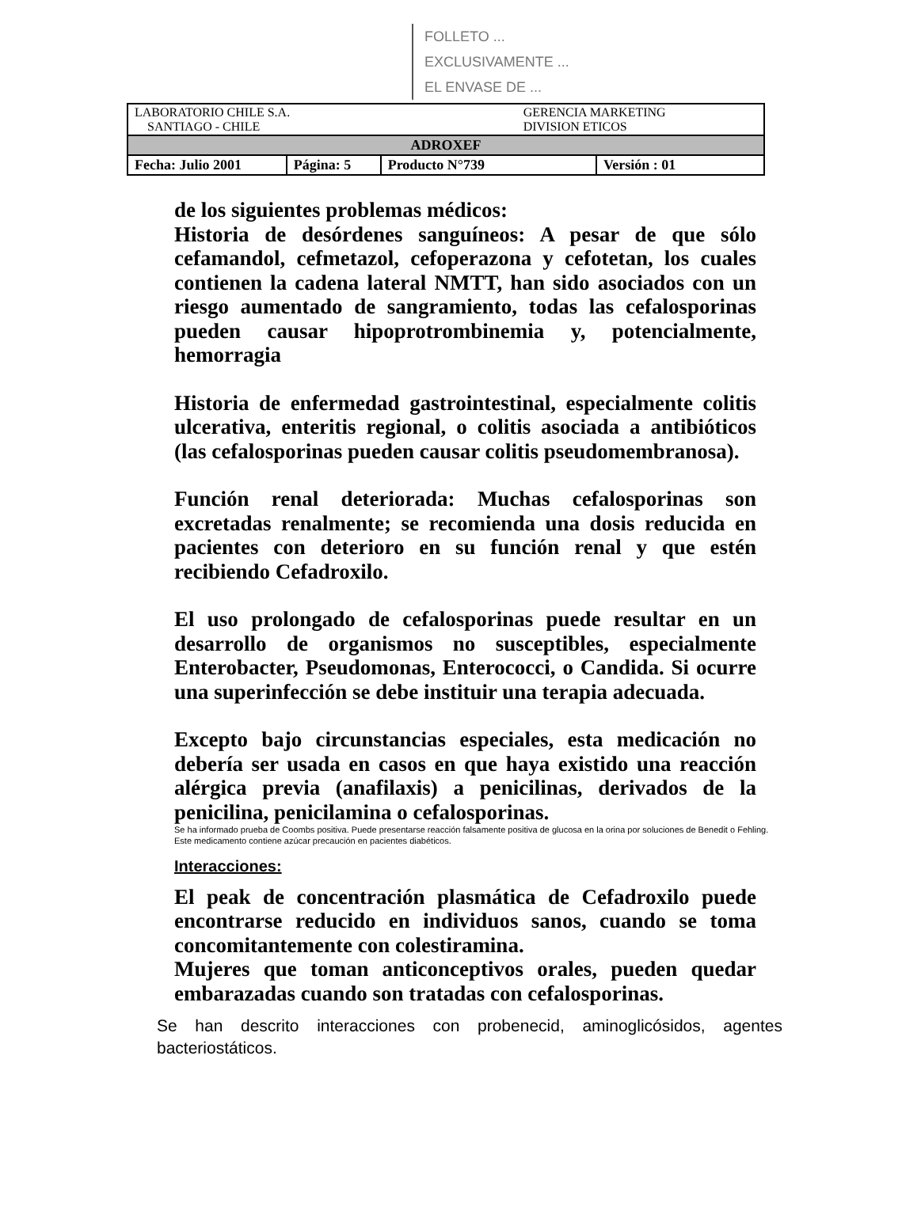FOLLETO ...
EXCLUSIVAMENTE ...
EL ENVASE DE ...
| LABORATORIO CHILE S.A. SANTIAGO - CHILE | | GERENCIA MARKETING DIVISION ETICOS | |
| ADROXEF | | | |
| Fecha: Julio 2001 | Página: 5 | Producto N°739 | Versión : 01 |
de los siguientes problemas médicos:
Historia de desórdenes sanguíneos: A pesar de que sólo cefamandol, cefmetazol, cefoperazona y cefotetan, los cuales contienen la cadena lateral NMTT, han sido asociados con un riesgo aumentado de sangramiento, todas las cefalosporinas pueden causar hipoprotrombinemia y, potencialmente, hemorragia
Historia de enfermedad gastrointestinal, especialmente colitis ulcerativa, enteritis regional, o colitis asociada a antibióticos (las cefalosporinas pueden causar colitis pseudomembranosa).
Función renal deteriorada: Muchas cefalosporinas son excretadas renalmente; se recomienda una dosis reducida en pacientes con deterioro en su función renal y que estén recibiendo Cefadroxilo.
El uso prolongado de cefalosporinas puede resultar en un desarrollo de organismos no susceptibles, especialmente Enterobacter, Pseudomonas, Enterococci, o Candida. Si ocurre una superinfección se debe instituir una terapia adecuada.
Excepto bajo circunstancias especiales, esta medicación no debería ser usada en casos en que haya existido una reacción alérgica previa (anafilaxis) a penicilinas, derivados de la penicilina, penicilamina o cefalosporinas.
Se ha informado prueba de Coombs positiva. Puede presentarse reacción falsamente positiva de glucosa en la orina por soluciones de Benedit o Fehling.
Este medicamento contiene azúcar precaución en pacientes diabéticos.
Interacciones:
El peak de concentración plasmática de Cefadroxilo puede encontrarse reducido en individuos sanos, cuando se toma concomitantemente con colestiramina.
Mujeres que toman anticonceptivos orales, pueden quedar embarazadas cuando son tratadas con cefalosporinas.
Se han descrito interacciones con probenecid, aminoglicósidos, agentes bacteriostáticos.